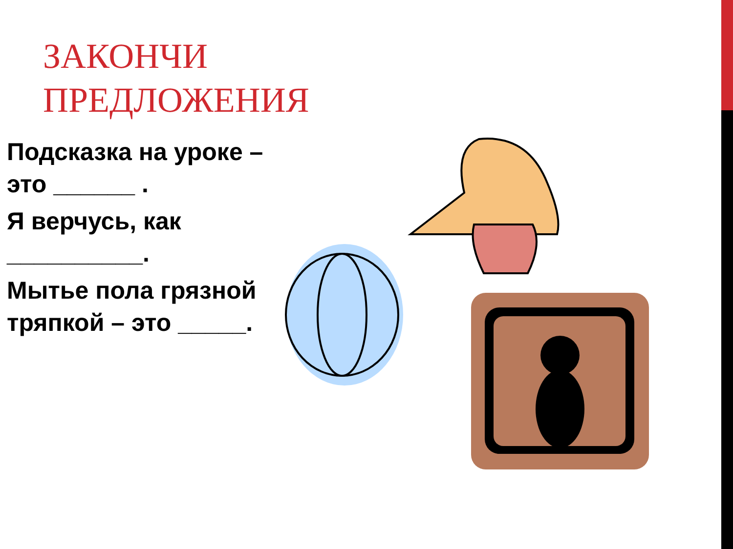ЗАКОНЧИ
ПРЕДЛОЖЕНИЯ
Подсказка на уроке – это ______ .
Я верчусь, как __________.
Мытье пола грязной тряпкой – это _____.